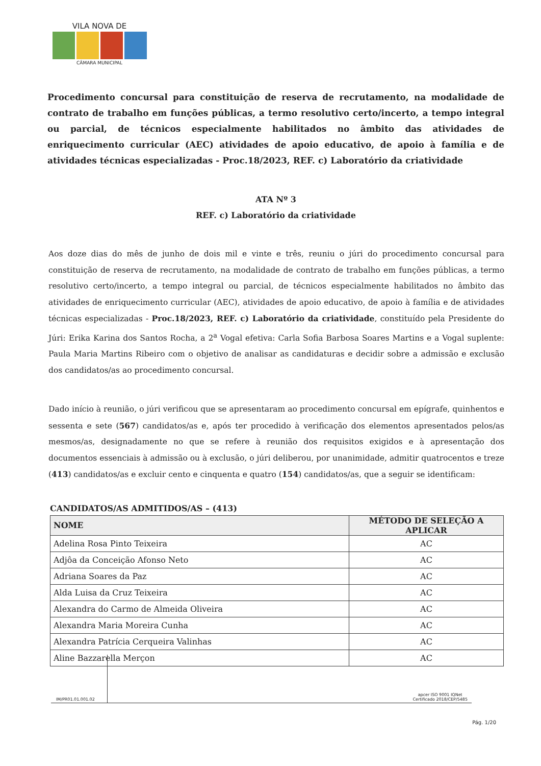VILA NOVA DE
CÂMARA MUNICIPAL
Procedimento concursal para constituição de reserva de recrutamento, na modalidade de contrato de trabalho em funções públicas, a termo resolutivo certo/incerto, a tempo integral ou parcial, de técnicos especialmente habilitados no âmbito das atividades de enriquecimento curricular (AEC) atividades de apoio educativo, de apoio à família e de atividades técnicas especializadas - Proc.18/2023, REF. c) Laboratório da criatividade
ATA Nº 3
REF. c) Laboratório da criatividade
Aos doze dias do mês de junho de dois mil e vinte e três, reuniu o júri do procedimento concursal para constituição de reserva de recrutamento, na modalidade de contrato de trabalho em funções públicas, a termo resolutivo certo/incerto, a tempo integral ou parcial, de técnicos especialmente habilitados no âmbito das atividades de enriquecimento curricular (AEC), atividades de apoio educativo, de apoio à família e de atividades técnicas especializadas - Proc.18/2023, REF. c) Laboratório da criatividade, constituído pela Presidente do Júri: Erika Karina dos Santos Rocha, a 2<sup>a</sup> Vogal efetiva: Carla Sofia Barbosa Soares Martins e a Vogal suplente: Paula Maria Martins Ribeiro com o objetivo de analisar as candidaturas e decidir sobre a admissão e exclusão dos candidatos/as ao procedimento concursal.
Dado início à reunião, o júri verificou que se apresentaram ao procedimento concursal em epígrafe, quinhentos e sessenta e sete (567) candidatos/as e, após ter procedido à verificação dos elementos apresentados pelos/as mesmos/as, designadamente no que se refere à reunião dos requisitos exigidos e à apresentação dos documentos essenciais à admissão ou à exclusão, o júri deliberou, por unanimidade, admitir quatrocentos e treze (413) candidatos/as e excluir cento e cinquenta e quatro (154) candidatos/as, que a seguir se identificam:
CANDIDATOS/AS ADMITIDOS/AS – (413)
| NOME | MÉTODO DE SELEÇÃO A APLICAR |
| --- | --- |
| Adelina Rosa Pinto Teixeira | AC |
| Adjôa da Conceição Afonso Neto | AC |
| Adriana Soares da Paz | AC |
| Alda Luisa da Cruz Teixeira | AC |
| Alexandra do Carmo de Almeida Oliveira | AC |
| Alexandra Maria Moreira Cunha | AC |
| Alexandra Patrícia Cerqueira Valinhas | AC |
| Aline Bazzarella Merçon | AC |
IM/PR01.01.001.02
apcer ISO 9001 IQNet
Certificado 2018/CEP/5485
Pág. 1/20